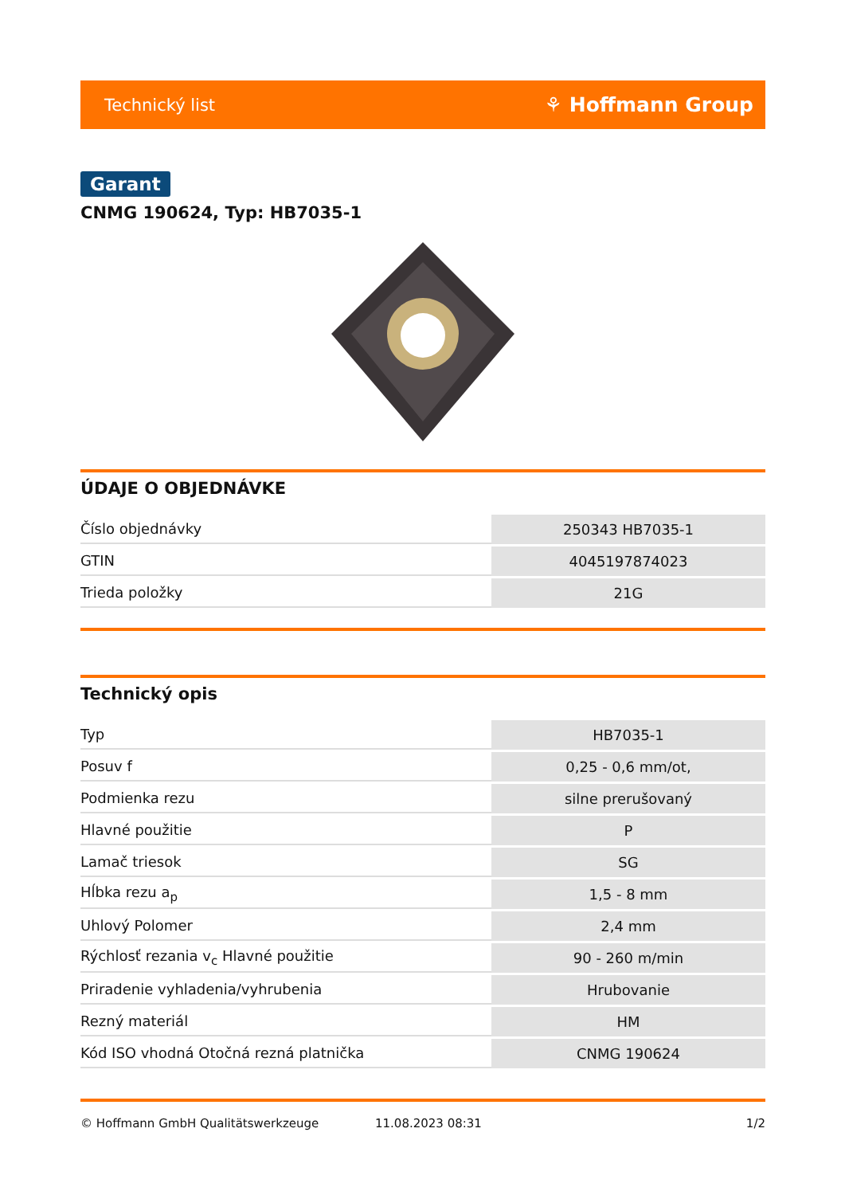Technický list ⚘ Hoffmann Group
Garant
CNMG 190624, Typ: HB7035-1
ÚDAJE O OBJEDNÁVKE
| Číslo objednávky | 250343 HB7035-1 |
| GTIN | 4045197874023 |
| Trieda položky | 21G |
Technický opis
| Typ | HB7035-1 |
| Posuv f | 0,25 - 0,6 mm/ot, |
| Podmienka rezu | silne prerušovaný |
| Hlavné použitie | P |
| Lamač triesok | SG |
| Hĺbka rezu a<sub>p</sub> | 1,5 - 8 mm |
| Uhlový Polomer | 2,4 mm |
| Rýchlosť rezania v<sub>c</sub> Hlavné použitie | 90 - 260 m/min |
| Priradenie vyhladenia/vyhrubenia | Hrubovanie |
| Rezný materiál | HM |
| Kód ISO vhodná Otočná rezná platnička | CNMG 190624 |
© Hoffmann GmbH Qualitätswerkzeuge 11.08.2023 08:31 1/2